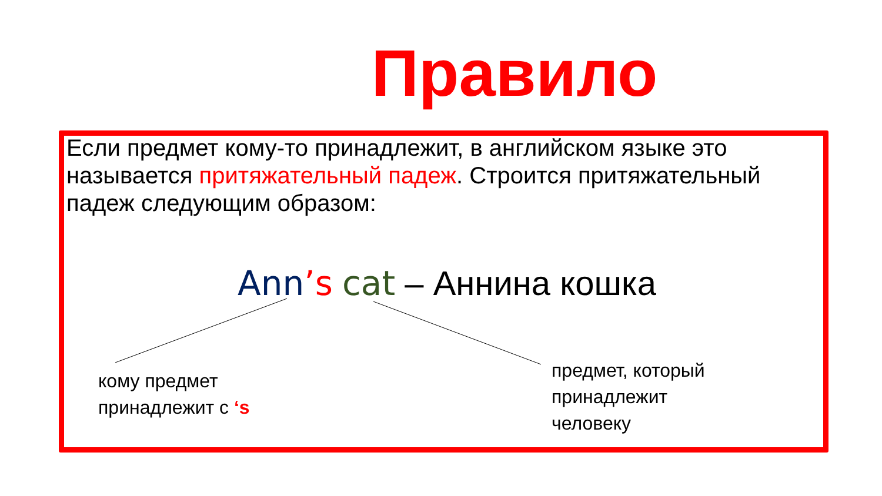Правило
Если предмет кому-то принадлежит, в английском языке это называется притяжательный падеж. Строится притяжательный падеж следующим образом:
Ann’s cat – Аннина кошка
кому предмет
принадлежит с ‘s
предмет, который
принадлежит
человеку